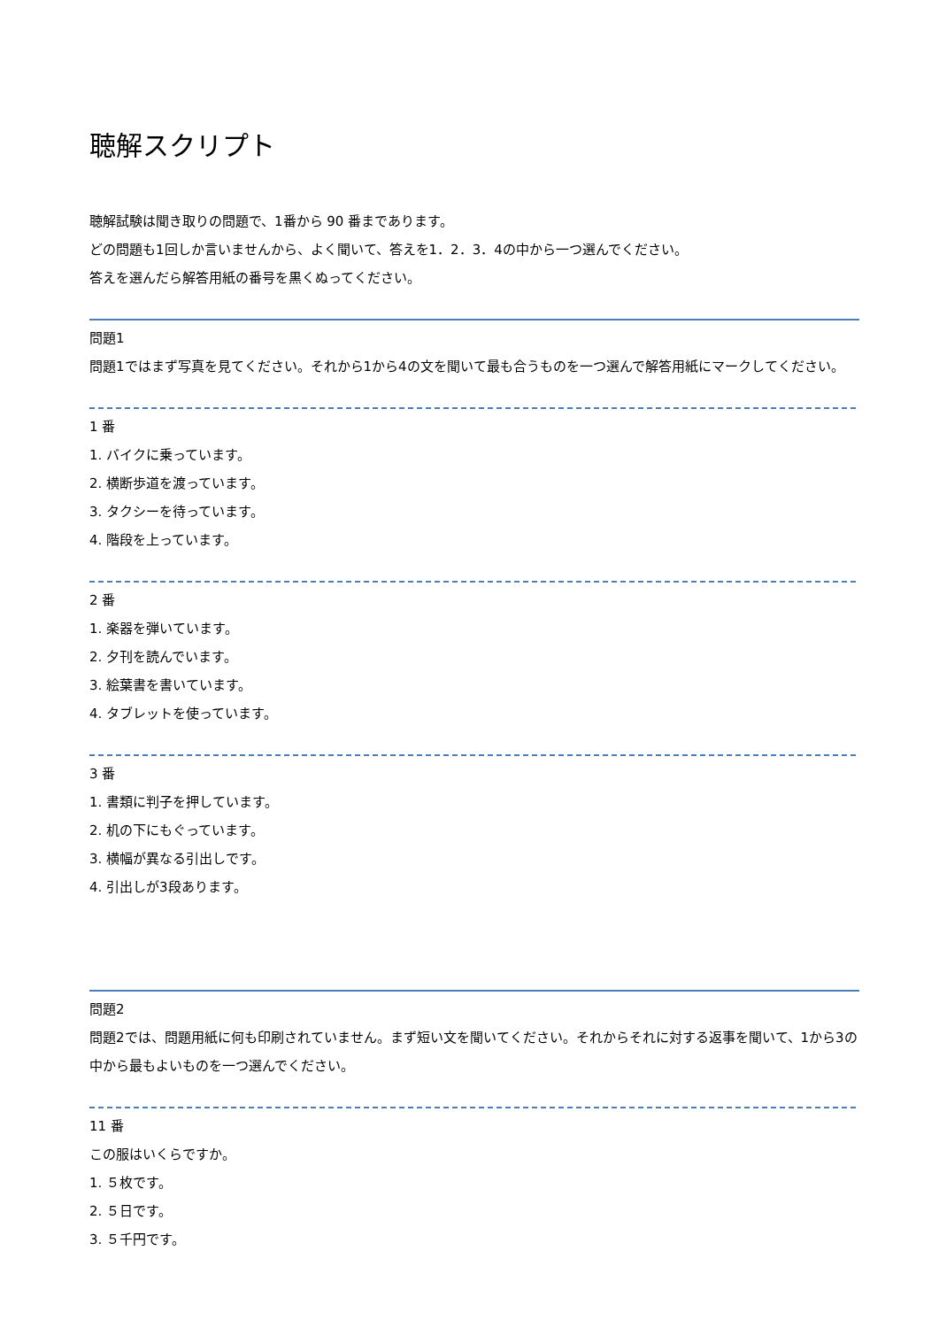聴解スクリプト
聴解試験は聞き取りの問題で、1番から 90 番まであります。
どの問題も1回しか言いませんから、よく聞いて、答えを1．2．3．4の中から一つ選んでください。
答えを選んだら解答用紙の番号を黒くぬってください。
問題1
問題1ではまず写真を見てください。それから1から4の文を聞いて最も合うものを一つ選んで解答用紙にマークしてください。
1 番
1. バイクに乗っています。
2. 横断歩道を渡っています。
3. タクシーを待っています。
4. 階段を上っています。
2 番
1. 楽器を弾いています。
2. 夕刊を読んでいます。
3. 絵葉書を書いています。
4. タブレットを使っています。
3 番
1. 書類に判子を押しています。
2. 机の下にもぐっています。
3. 横幅が異なる引出しです。
4. 引出しが3段あります。
問題2
問題2では、問題用紙に何も印刷されていません。まず短い文を聞いてください。それからそれに対する返事を聞いて、1から3の中から最もよいものを一つ選んでください。
11 番
この服はいくらですか。
1. ５枚です。
2. ５日です。
3. ５千円です。